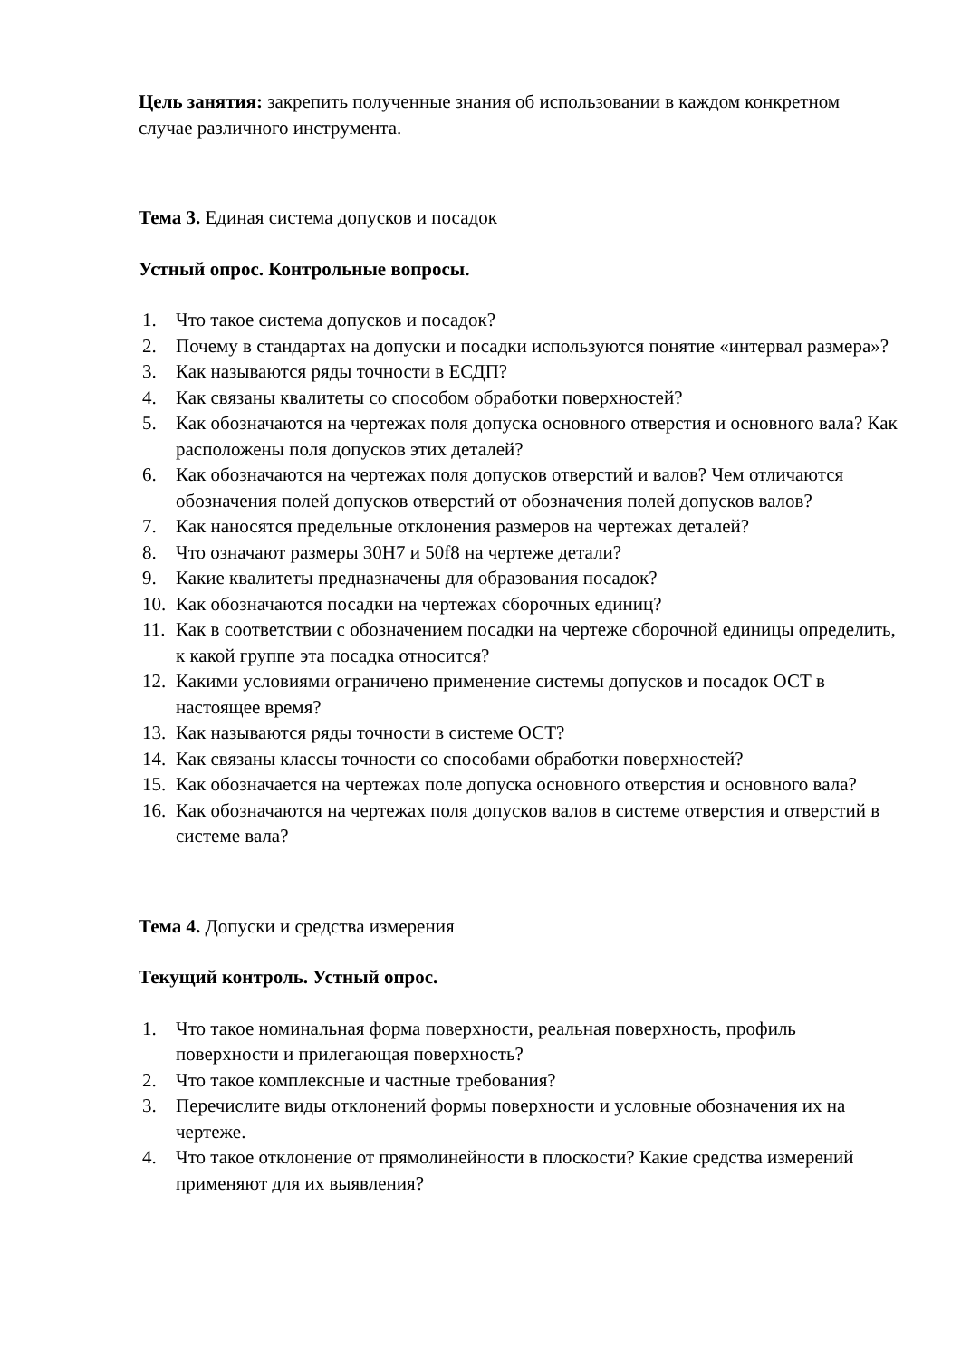Цель занятия: закрепить полученные знания об использовании в каждом конкретном случае различного инструмента.
Тема 3. Единая система допусков и посадок
Устный опрос. Контрольные вопросы.
1. Что такое система допусков и посадок?
2. Почему в стандартах на допуски и посадки используются понятие «интервал размера»?
3. Как называются ряды точности в ЕСДП?
4. Как связаны квалитеты со способом обработки поверхностей?
5. Как обозначаются на чертежах поля допуска основного отверстия и основного вала? Как расположены поля допусков этих деталей?
6. Как обозначаются на чертежах поля допусков отверстий и валов? Чем отличаются обозначения полей допусков отверстий от обозначения полей допусков валов?
7. Как наносятся предельные отклонения размеров на чертежах деталей?
8. Что означают размеры 30Н7 и 50f8 на чертеже детали?
9. Какие квалитеты предназначены для образования посадок?
10. Как обозначаются посадки на чертежах сборочных единиц?
11. Как в соответствии с обозначением посадки на чертеже сборочной единицы определить, к какой группе эта посадка относится?
12. Какими условиями ограничено применение системы допусков и посадок ОСТ в настоящее время?
13. Как называются ряды точности в системе ОСТ?
14. Как связаны классы точности со способами обработки поверхностей?
15. Как обозначается на чертежах поле допуска основного отверстия и основного вала?
16. Как обозначаются на чертежах поля допусков валов в системе отверстия и отверстий в системе вала?
Тема 4. Допуски и средства измерения
Текущий контроль. Устный опрос.
1. Что такое номинальная форма поверхности, реальная поверхность, профиль поверхности и прилегающая поверхность?
2. Что такое комплексные и частные требования?
3. Перечислите виды отклонений формы поверхности и условные обозначения их на чертеже.
4. Что такое отклонение от прямолинейности в плоскости? Какие средства измерений применяют для их выявления?